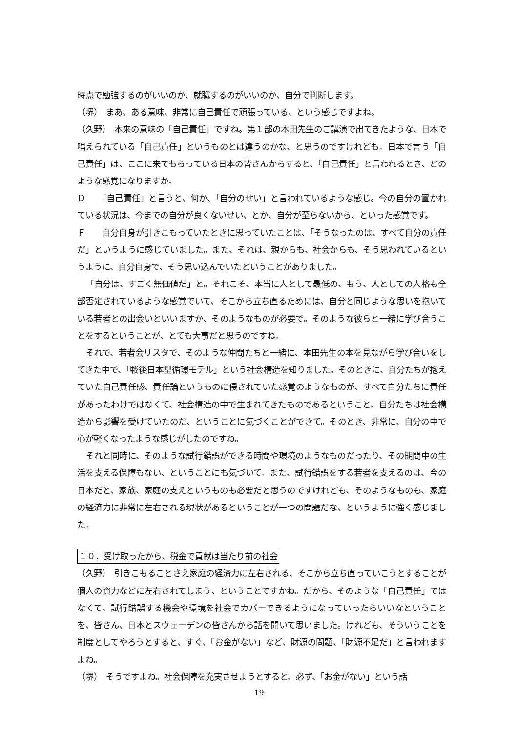時点で勉強するのがいいのか、就職するのがいいのか、自分で判断します。
（堺）　まあ、ある意味、非常に自己責任で頑張っている、という感じですよね。
（久野）　本来の意味の「自己責任」ですね。第１部の本田先生のご講演で出てきたような、日本で唱えられている「自己責任」というものとは違うのかな、と思うのですけれども。日本で言う「自己責任」は、ここに来てもらっている日本の皆さんからすると、「自己責任」と言われるとき、どのような感覚になりますか。
Ｄ　　「自己責任」と言うと、何か、「自分のせい」と言われているような感じ。今の自分の置かれている状況は、今までの自分が良くないせい、とか、自分が至らないから、といった感覚です。
Ｆ　　自分自身が引きこもっていたときに思っていたことは、「そうなったのは、すべて自分の責任だ」というように感じていました。また、それは、親からも、社会からも、そう思われているというように、自分自身で、そう思い込んでいたということがありました。
「自分は、すごく無価値だ」と。それこそ、本当に人として最低の、もう、人としての人格も全部否定されているような感覚でいて、そこから立ち直るためには、自分と同じような思いを抱いている若者との出会いといいますか、そのようなものが必要で。そのような彼らと一緒に学び合うことをするということが、とても大事だと思うのですね。
それで、若者会リスタで、そのような仲間たちと一緒に、本田先生の本を見ながら学び合いをしてきた中で、「戦後日本型循環モデル」という社会構造を知りました。そのときに、自分たちが抱えていた自己責任感、責任論というものに侵されていた感覚のようなものが、すべて自分たちに責任があったわけではなくて、社会構造の中で生まれてきたものであるということ、自分たちは社会構造から影響を受けていたのだ、ということに気づくことができて。そのとき、非常に、自分の中で心が軽くなったような感じがしたのですね。
それと同時に、そのような試行錯誤ができる時間や環境のようなものだったり、その期間中の生活を支える保障もない、ということにも気づいて。また、試行錯誤をする若者を支えるのは、今の日本だと、家族、家庭の支えというものも必要だと思うのですけれども、そのようなものも、家庭の経済力に非常に左右される現状があるということが一つの問題だな、というように強く感じました。
１０．受け取ったから、税金で貢献は当たり前の社会
（久野）　引きこもることさえ家庭の経済力に左右される、そこから立ち直っていこうとすることが個人の資力などに左右されてしまう、ということですかね。だから、そのような「自己責任」ではなくて、試行錯誤する機会や環境を社会でカバーできるようになっていったらいいなということを、皆さん、日本とスウェーデンの皆さんから話を聞いて思いました。けれども、そういうことを制度としてやろうとすると、すぐ、「お金がない」など、財源の問題、「財源不足だ」と言われますよね。
（堺）　そうですよね。社会保障を充実させようとすると、必ず、「お金がない」という話
19